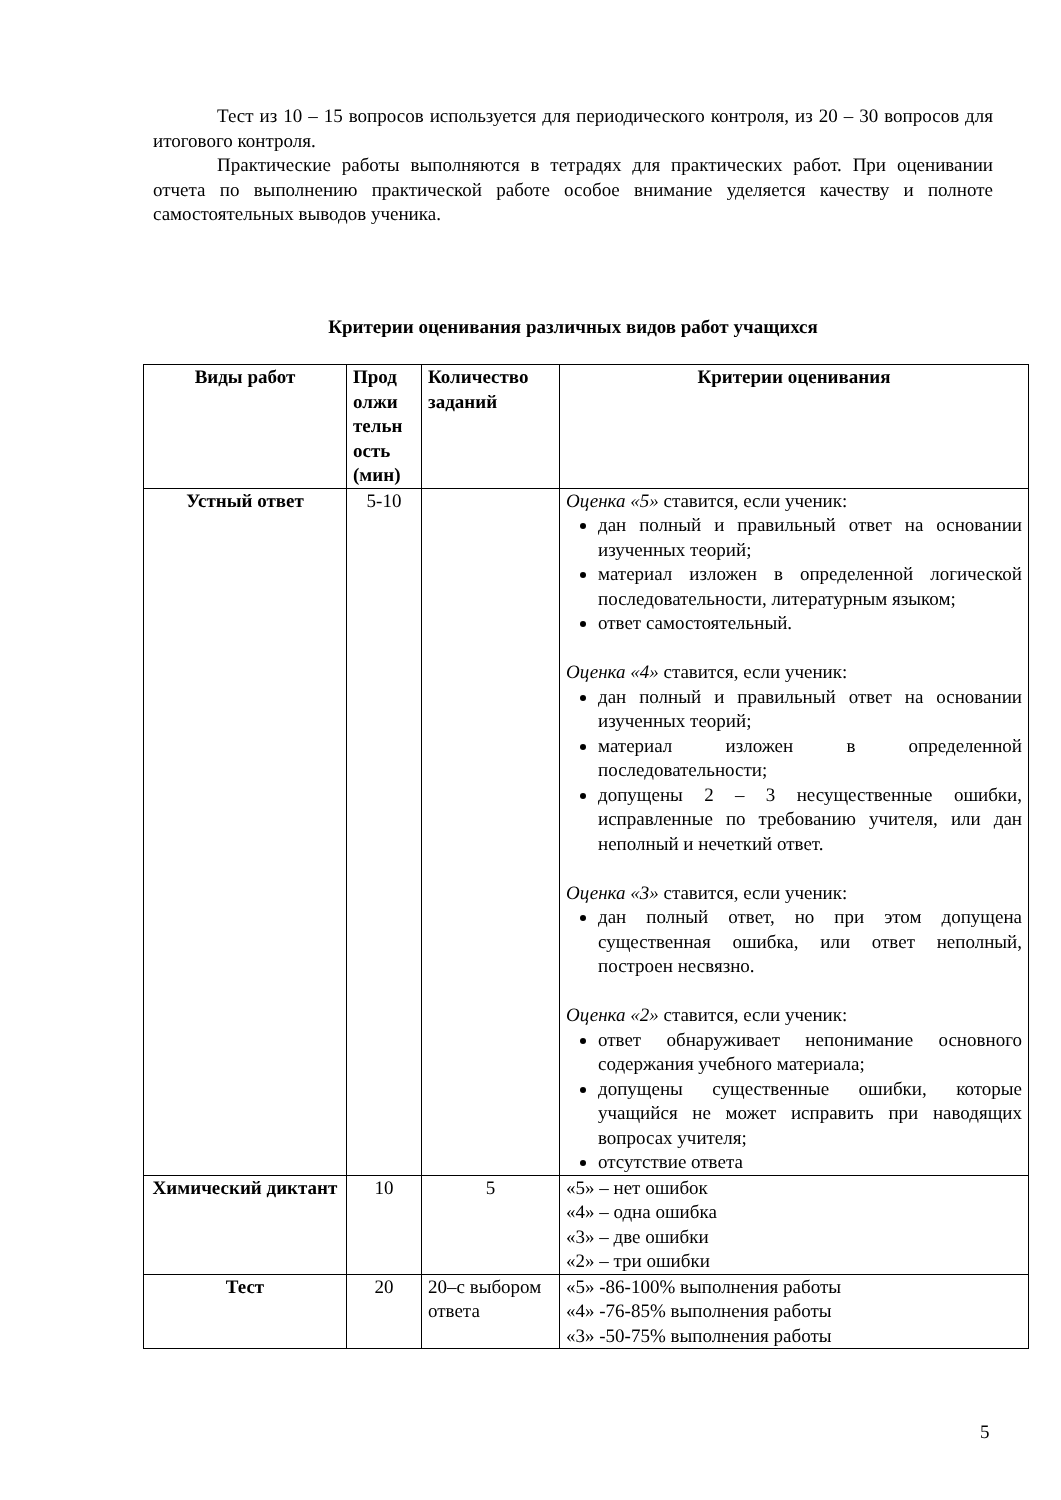Тест из 10 – 15 вопросов используется для периодического контроля, из 20 – 30 вопросов для итогового контроля.
Практические работы выполняются в тетрадях для практических работ. При оценивании отчета по выполнению практической работе особое внимание уделяется качеству и полноте самостоятельных выводов ученика.
Критерии оценивания различных видов работ учащихся
| Виды работ | Прод олжи тельн ость (мин) | Количество заданий | Критерии оценивания |
| --- | --- | --- | --- |
| Устный ответ | 5-10 | | Оценка «5» ставится, если ученик: дан полный и правильный ответ на основании изученных теорий; материал изложен в определенной логической последовательности, литературным языком; ответ самостоятельный. Оценка «4» ставится, если ученик: дан полный и правильный ответ на основании изученных теорий; материал изложен в определенной последовательности; допущены 2 – 3 несущественные ошибки, исправленные по требованию учителя, или дан неполный и нечеткий ответ. Оценка «3» ставится, если ученик: дан полный ответ, но при этом допущена существенная ошибка, или ответ неполный, построен несвязно. Оценка «2» ставится, если ученик: ответ обнаруживает непонимание основного содержания учебного материала; допущены существенные ошибки, которые учащийся не может исправить при наводящих вопросах учителя; отсутствие ответа |
| Химический диктант | 10 | 5 | «5» – нет ошибок «4» – одна ошибка «3» – две ошибки «2» – три ошибки |
| Тест | 20 | 20–с выбором ответа | «5» -86-100% выполнения работы «4» -76-85% выполнения работы «3» -50-75% выполнения работы |
5